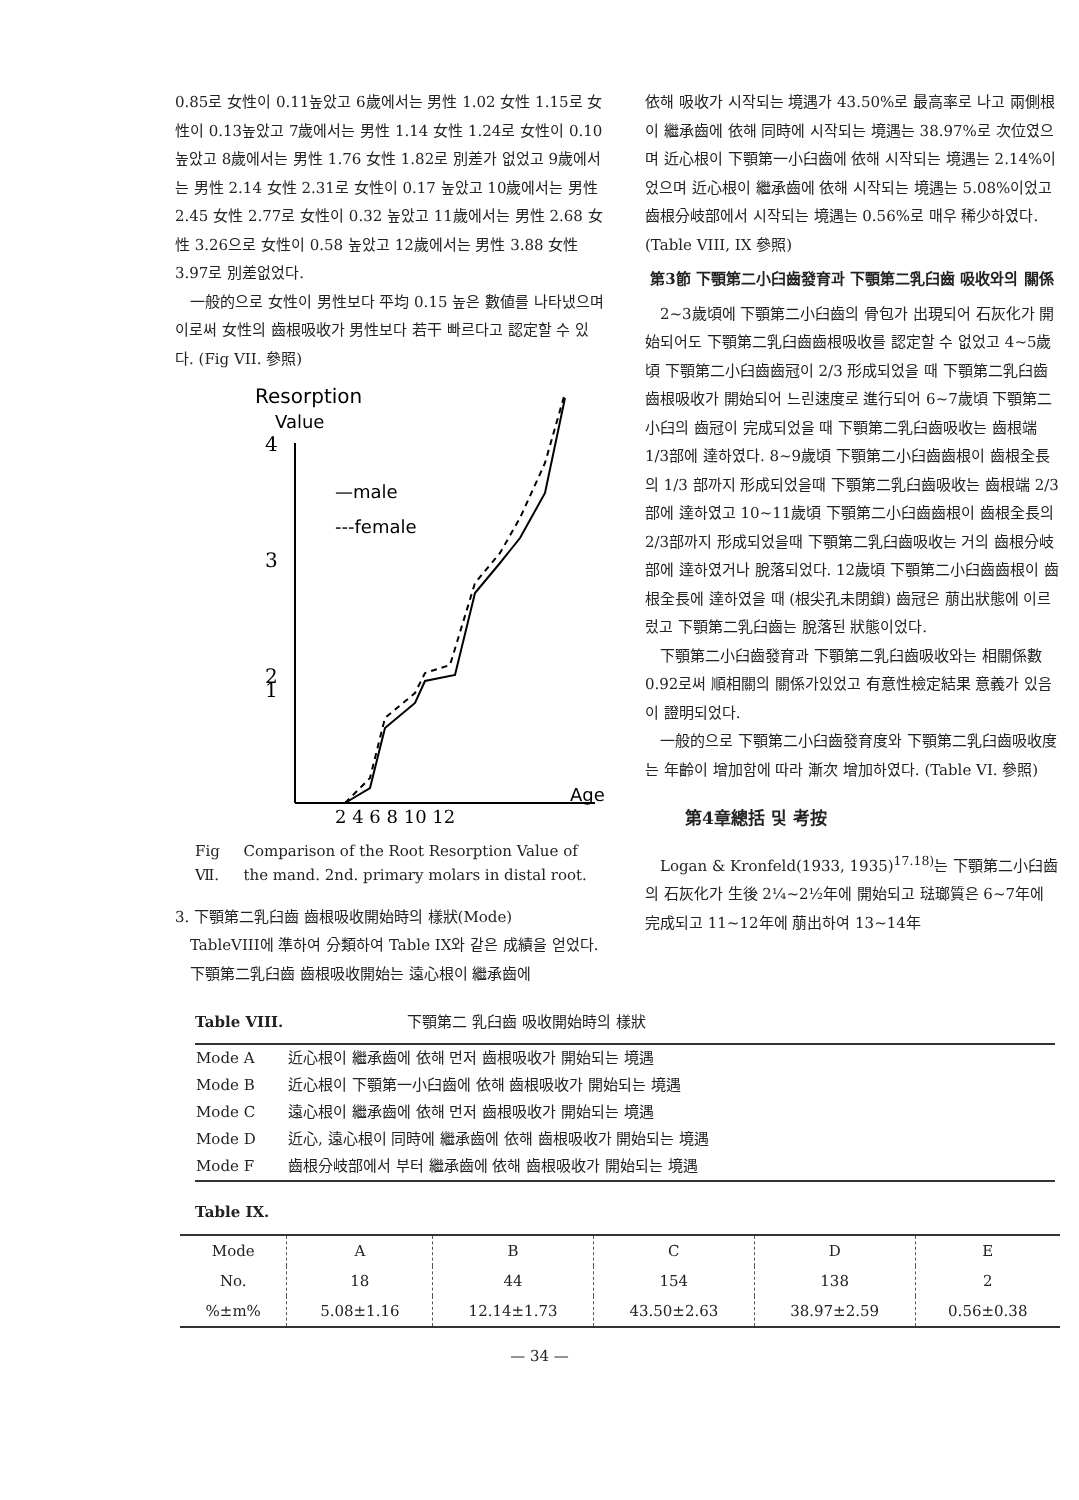0.85로 女性이 0.11높았고 6歲에서는 男性 1.02 女性 1.15로 女性이 0.13높았고 7歲에서는 男性 1.14 女性 1.24로 女性이 0.10 높았고 8歲에서는 男性 1.76 女性 1.82로 別差가 없었고 9歲에서는 男性 2.14 女性 2.31로 女性이 0.17 높았고 10歲에서는 男性 2.45 女性 2.77로 女性이 0.32 높았고 11歲에서는 男性 2.68 女性 3.26으로 女性이 0.58 높았고 12歲에서는 男性 3.88 女性 3.97로 別差없었다.
一般的으로 女性이 男性보다 平均 0.15 높은 數値를 나타냈으며 이로써 女性의 齒根吸收가 男性보다 若干 빠르다고 認定할 수 있다. (Fig VII. 參照)
Resorption
Value
4
3
2
1
—male
---female
2 4 6 8 10 12
Age
Fig Ⅶ. Comparison of the Root Resorption Value of the mand. 2nd. primary molars in distal root.
3. 下顎第二乳臼齒 齒根吸收開始時의 樣狀(Mode)
TableVIII에 準하여 分類하여 Table IX와 같은 成績을 얻었다.
下顎第二乳臼齒 齒根吸收開始는 遠心根이 繼承齒에
依해 吸收가 시작되는 境遇가 43.50%로 最高率로 나고 兩側根이 繼承齒에 依해 同時에 시작되는 境遇는 38.97%로 次位였으며 近心根이 下顎第一小臼齒에 依해 시작되는 境遇는 2.14%이었으며 近心根이 繼承齒에 依해 시작되는 境遇는 5.08%이었고 齒根分岐部에서 시작되는 境遇는 0.56%로 매우 稀少하였다. (Table VIII, IX 參照)
第3節 下顎第二小臼齒發育과 下顎第二乳臼齒 吸收와의 關係
2~3歲頃에 下顎第二小臼齒의 骨包가 出現되어 石灰化가 開始되어도 下顎第二乳臼齒齒根吸收를 認定할 수 없었고 4~5歲頃 下顎第二小臼齒齒冠이 2/3 形成되었을 때 下顎第二乳臼齒齒根吸收가 開始되어 느린速度로 進行되어 6~7歲頃 下顎第二小臼의 齒冠이 完成되었을 때 下顎第二乳臼齒吸收는 齒根端 1/3部에 達하였다. 8~9歲頃 下顎第二小臼齒齒根이 齒根全長의 1/3 部까지 形成되었을때 下顎第二乳臼齒吸收는 齒根端 2/3部에 達하였고 10~11歲頃 下顎第二小臼齒齒根이 齒根全長의 2/3部까지 形成되었을때 下顎第二乳臼齒吸收는 거의 齒根分岐部에 達하였거나 脫落되었다. 12歲頃 下顎第二小臼齒齒根이 齒根全長에 達하였을 때 (根尖孔未閉鎖) 齒冠은 萠出狀態에 이르렀고 下顎第二乳臼齒는 脫落된 狀態이었다.
下顎第二小臼齒發育과 下顎第二乳臼齒吸收와는 相關係數 0.92로써 順相關의 關係가있었고 有意性檢定結果 意義가 있음이 證明되었다.
一般的으로 下顎第二小臼齒發育度와 下顎第二乳臼齒吸收度는 年齡이 增加함에 따라 漸次 增加하였다. (Table VI. 參照)
第4章總括 및 考按
Logan & Kronfeld(1933, 1935)<sup>17.18)</sup>는 下顎第二小臼齒의 石灰化가 生後 2¼~2½年에 開始되고 琺瑯質은 6~7年에 完成되고 11~12年에 萠出하여 13~14年
Table VIII. 下顎第二 乳臼齒 吸收開始時의 樣狀
| Mode A | 近心根이 繼承齒에 依해 먼저 齒根吸收가 開始되는 境遇 |
| Mode B | 近心根이 下顎第一小臼齒에 依해 齒根吸收가 開始되는 境遇 |
| Mode C | 遠心根이 繼承齒에 依해 먼저 齒根吸收가 開始되는 境遇 |
| Mode D | 近心, 遠心根이 同時에 繼承齒에 依해 齒根吸收가 開始되는 境遇 |
| Mode F | 齒根分岐部에서 부터 繼承齒에 依해 齒根吸收가 開始되는 境遇 |
Table IX.
| Mode | A | B | C | D | E |
| No. | 18 | 44 | 154 | 138 | 2 |
| %±m% | 5.08±1.16 | 12.14±1.73 | 43.50±2.63 | 38.97±2.59 | 0.56±0.38 |
— 34 —